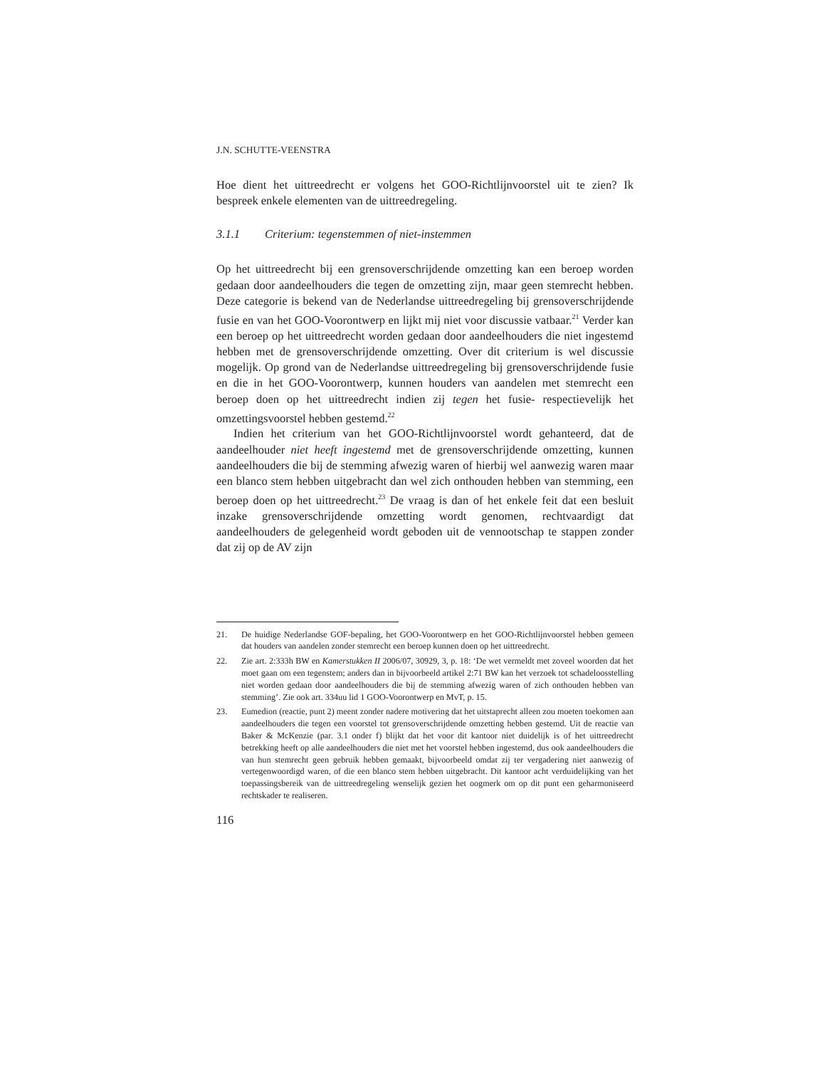J.N. SCHUTTE-VEENSTRA
Hoe dient het uittreedrecht er volgens het GOO-Richtlijnvoorstel uit te zien? Ik bespreek enkele elementen van de uittreedregeling.
3.1.1 Criterium: tegenstemmen of niet-instemmen
Op het uittreedrecht bij een grensoverschrijdende omzetting kan een beroep worden gedaan door aandeelhouders die tegen de omzetting zijn, maar geen stemrecht hebben. Deze categorie is bekend van de Nederlandse uittreedregeling bij grensoverschrijdende fusie en van het GOO-Voorontwerp en lijkt mij niet voor discussie vatbaar.<sup>21</sup> Verder kan een beroep op het uittreedrecht worden gedaan door aandeelhouders die niet ingestemd hebben met de grensoverschrijdende omzetting. Over dit criterium is wel discussie mogelijk. Op grond van de Nederlandse uittreedregeling bij grensoverschrijdende fusie en die in het GOO-Voorontwerp, kunnen houders van aandelen met stemrecht een beroep doen op het uittreedrecht indien zij tegen het fusie- respectievelijk het omzettingsvoorstel hebben gestemd.<sup>22</sup>
Indien het criterium van het GOO-Richtlijnvoorstel wordt gehanteerd, dat de aandeelhouder niet heeft ingestemd met de grensoverschrijdende omzetting, kunnen aandeelhouders die bij de stemming afwezig waren of hierbij wel aanwezig waren maar een blanco stem hebben uitgebracht dan wel zich onthouden hebben van stemming, een beroep doen op het uittreedrecht.<sup>23</sup> De vraag is dan of het enkele feit dat een besluit inzake grensoverschrijdende omzetting wordt genomen, rechtvaardigt dat aandeelhouders de gelegenheid wordt geboden uit de vennootschap te stappen zonder dat zij op de AV zijn
21. De huidige Nederlandse GOF-bepaling, het GOO-Voorontwerp en het GOO-Richtlijnvoorstel hebben gemeen dat houders van aandelen zonder stemrecht een beroep kunnen doen op het uittreedrecht.
22. Zie art. 2:333h BW en Kamerstukken II 2006/07, 30929, 3, p. 18: ‘De wet vermeldt met zoveel woorden dat het moet gaan om een tegenstem; anders dan in bijvoorbeeld artikel 2:71 BW kan het verzoek tot schadeloosstelling niet worden gedaan door aandeelhouders die bij de stemming afwezig waren of zich onthouden hebben van stemming’. Zie ook art. 334uu lid 1 GOO-Voorontwerp en MvT, p. 15.
23. Eumedion (reactie, punt 2) meent zonder nadere motivering dat het uitstaprecht alleen zou moeten toekomen aan aandeelhouders die tegen een voorstel tot grensoverschrijdende omzetting hebben gestemd. Uit de reactie van Baker & McKenzie (par. 3.1 onder f) blijkt dat het voor dit kantoor niet duidelijk is of het uittreedrecht betrekking heeft op alle aandeelhouders die niet met het voorstel hebben ingestemd, dus ook aandeelhouders die van hun stemrecht geen gebruik hebben gemaakt, bijvoorbeeld omdat zij ter vergadering niet aanwezig of vertegenwoordigd waren, of die een blanco stem hebben uitgebracht. Dit kantoor acht verduidelijking van het toepassingsbereik van de uittreedregeling wenselijk gezien het oogmerk om op dit punt een geharmoniseerd rechtskader te realiseren.
116